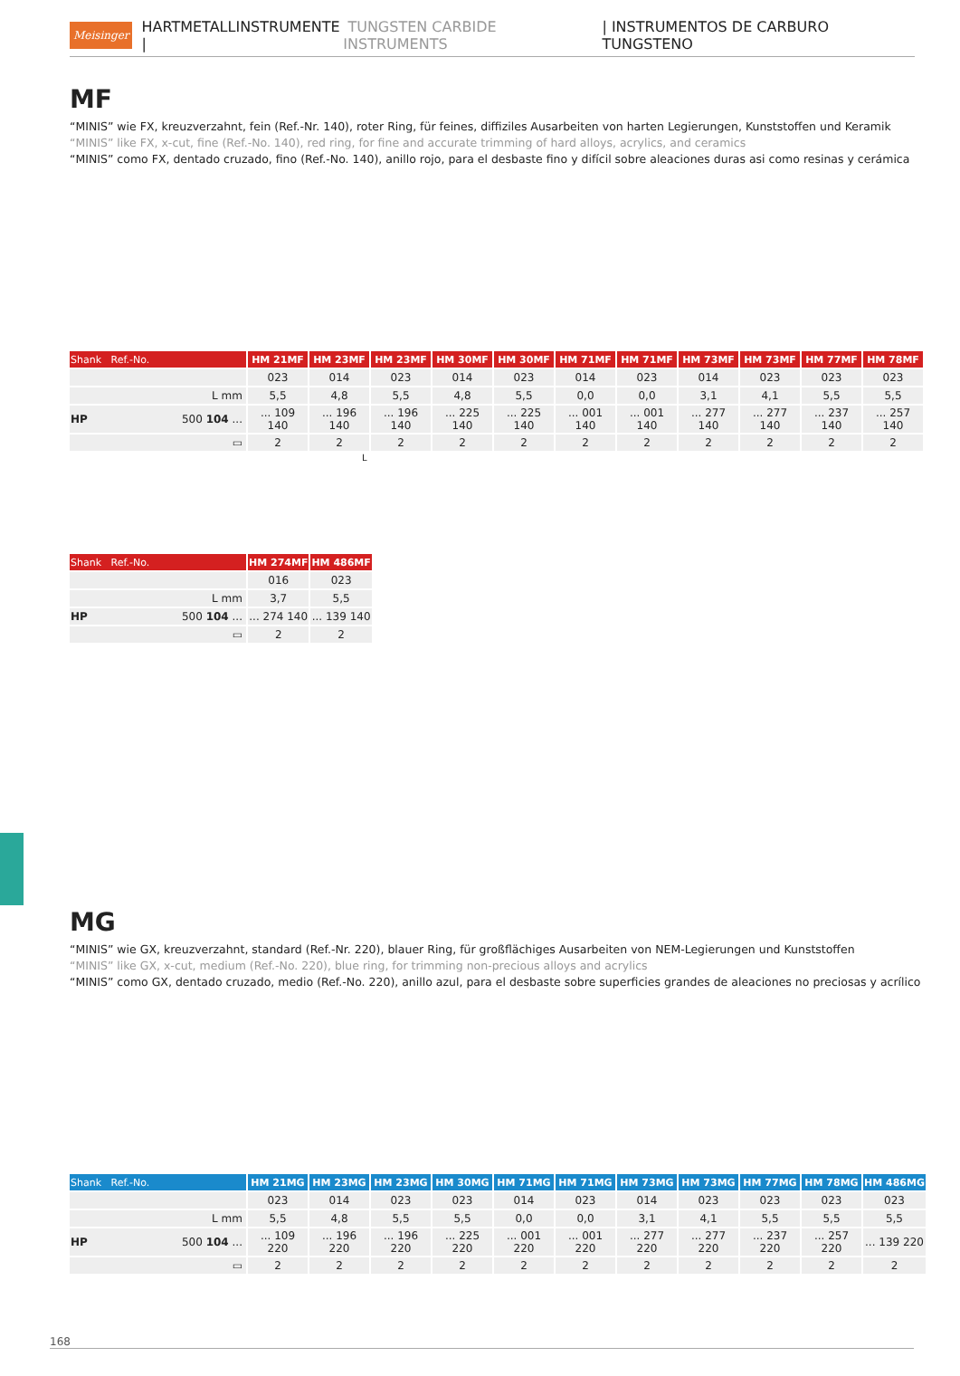Meisinger HARTMETALLINSTRUMENTE | TUNGSTEN CARBIDE INSTRUMENTS | INSTRUMENTOS DE CARBURO TUNGSTENO
MF
“MINIS” wie FX, kreuzverzahnt, fein (Ref.-Nr. 140), roter Ring, für feines, diffiziles Ausarbeiten von harten Legierungen, Kunststoffen und Keramik
“MINIS” like FX, x-cut, fine (Ref.-No. 140), red ring, for fine and accurate trimming of hard alloys, acrylics, and ceramics
“MINIS” como FX, dentado cruzado, fino (Ref.-No. 140), anillo rojo, para el desbaste fino y difícil sobre aleaciones duras asi como resinas y cerámica
| Shank Ref.-No. | HM 21MF | HM 23MF | HM 23MF | HM 30MF | HM 30MF | HM 71MF | HM 71MF | HM 73MF | HM 73MF | HM 77MF | HM 78MF |
| --- | --- | --- | --- | --- | --- | --- | --- | --- | --- | --- | --- |
| | 023 | 014 | 023 | 014 | 023 | 014 | 023 | 014 | 023 | 023 | 023 |
| L mm | 5,5 | 4,8 | 5,5 | 4,8 | 5,5 | 0,0 | 0,0 | 3,1 | 4,1 | 5,5 | 5,5 |
| HP 500 104 ... | ... 109 140 | ... 196 140 | ... 196 140 | ... 225 140 | ... 225 140 | ... 001 140 | ... 001 140 | ... 277 140 | ... 277 140 | ... 237 140 | ... 257 140 |
| ▭ | 2 | 2 | 2 | 2 | 2 | 2 | 2 | 2 | 2 | 2 | 2 |
L
| Shank Ref.-No. | HM 274MF | HM 486MF |
| --- | --- | --- |
| | 016 | 023 |
| L mm | 3,7 | 5,5 |
| HP 500 104 ... | ... 274 140 | ... 139 140 |
| ▭ | 2 | 2 |
MG
“MINIS” wie GX, kreuzverzahnt, standard (Ref.-Nr. 220), blauer Ring, für großflächiges Ausarbeiten von NEM-Legierungen und Kunststoffen
“MINIS” like GX, x-cut, medium (Ref.-No. 220), blue ring, for trimming non-precious alloys and acrylics
“MINIS” como GX, dentado cruzado, medio (Ref.-No. 220), anillo azul, para el desbaste sobre superficies grandes de aleaciones no preciosas y acrílico
| Shank Ref.-No. | HM 21MG | HM 23MG | HM 23MG | HM 30MG | HM 71MG | HM 71MG | HM 73MG | HM 73MG | HM 77MG | HM 78MG | HM 486MG |
| --- | --- | --- | --- | --- | --- | --- | --- | --- | --- | --- | --- |
| | 023 | 014 | 023 | 023 | 014 | 023 | 014 | 023 | 023 | 023 | 023 |
| L mm | 5,5 | 4,8 | 5,5 | 5,5 | 0,0 | 0,0 | 3,1 | 4,1 | 5,5 | 5,5 | 5,5 |
| HP 500 104 ... | ... 109 220 | ... 196 220 | ... 196 220 | ... 225 220 | ... 001 220 | ... 001 220 | ... 277 220 | ... 277 220 | ... 237 220 | ... 257 220 | ... 139 220 |
| ▭ | 2 | 2 | 2 | 2 | 2 | 2 | 2 | 2 | 2 | 2 | 2 |
168